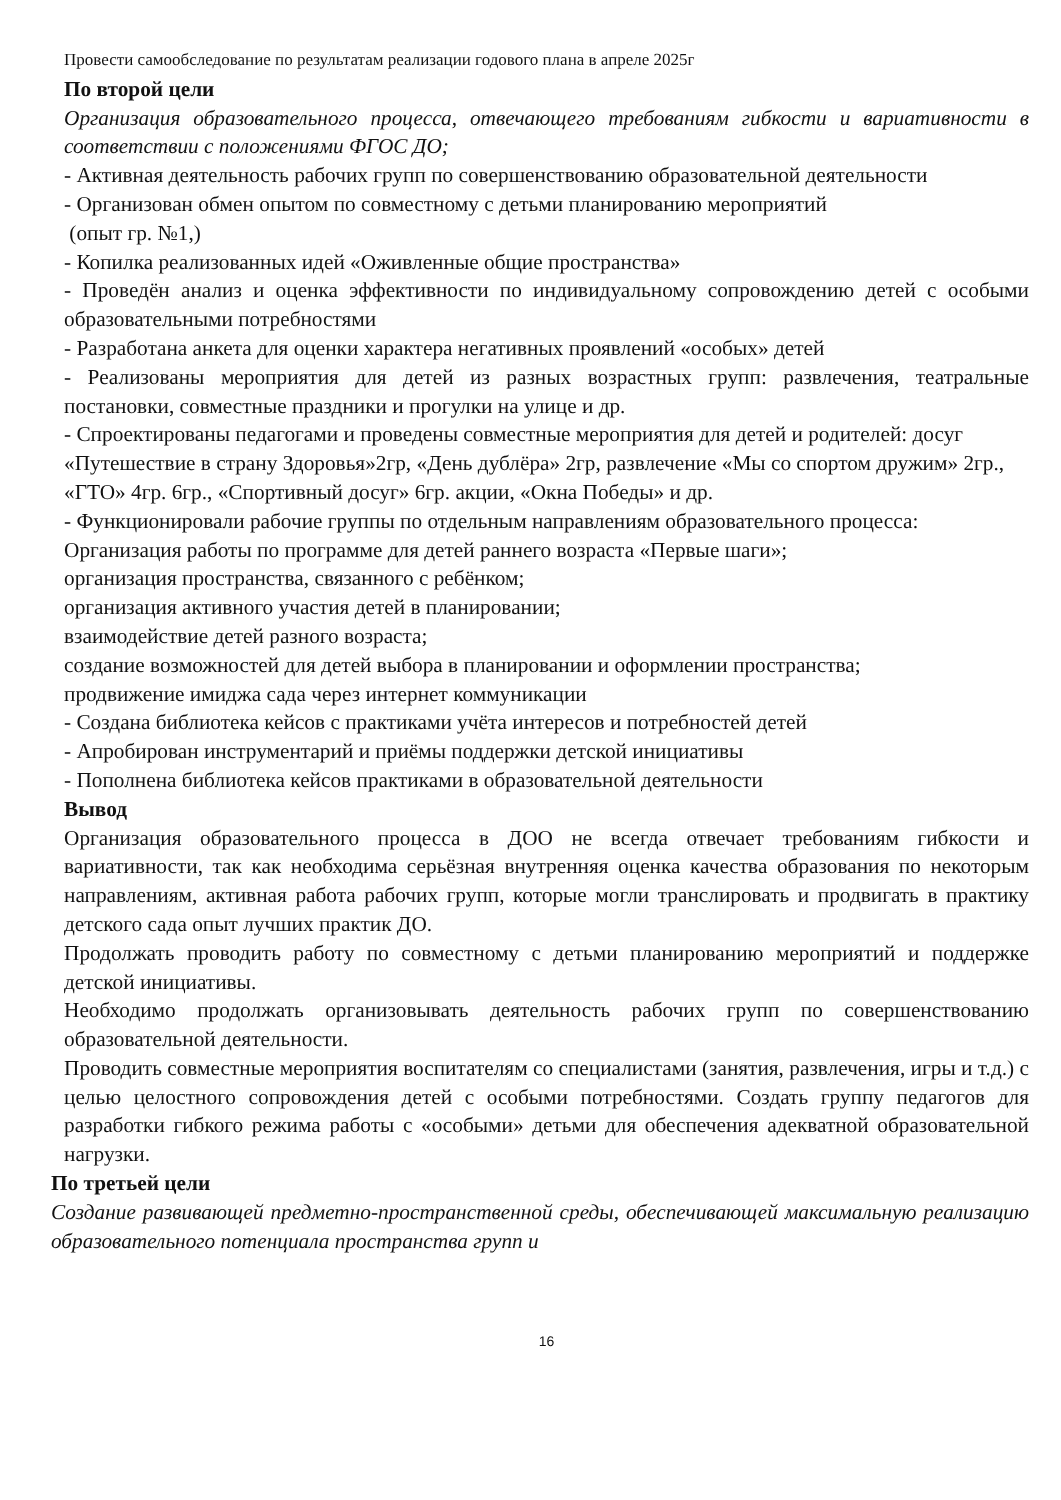Провести самообследование по результатам реализации годового плана в апреле 2025г
По второй цели
Организация образовательного процесса, отвечающего требованиям гибкости и вариативности в соответствии с положениями ФГОС ДО;
- Активная деятельность рабочих групп по совершенствованию образовательной деятельности
- Организован обмен опытом по совместному с детьми планированию мероприятий
(опыт гр. №1,)
- Копилка реализованных идей «Оживленные общие пространства»
- Проведён анализ и оценка эффективности по индивидуальному сопровождению детей с особыми образовательными потребностями
- Разработана анкета для оценки характера негативных проявлений «особых» детей
- Реализованы мероприятия для детей из разных возрастных групп: развлечения, театральные постановки, совместные праздники и прогулки на улице и др.
- Спроектированы педагогами и проведены совместные мероприятия для детей и родителей: досуг «Путешествие в страну Здоровья»2гр, «День дублёра» 2гр, развлечение «Мы со спортом дружим» 2гр., «ГТО» 4гр. 6гр., «Спортивный досуг» 6гр. акции, «Окна Победы» и др.
- Функционировали рабочие группы по отдельным направлениям образовательного процесса:
Организация работы по программе для детей раннего возраста «Первые шаги»;
организация пространства, связанного с ребёнком;
организация активного участия детей в планировании;
взаимодействие детей разного возраста;
создание возможностей для детей выбора в планировании и оформлении пространства;
продвижение имиджа сада через интернет коммуникации
- Создана библиотека кейсов с практиками учёта интересов и потребностей детей
- Апробирован инструментарий и приёмы поддержки детской инициативы
- Пополнена библиотека кейсов практиками в образовательной деятельности
Вывод
Организация образовательного процесса в ДОО не всегда отвечает требованиям гибкости и вариативности, так как необходима серьёзная внутренняя оценка качества образования по некоторым направлениям, активная работа рабочих групп, которые могли транслировать и продвигать в практику детского сада опыт лучших практик ДО.
Продолжать проводить работу по совместному с детьми планированию мероприятий и поддержке детской инициативы.
Необходимо продолжать организовывать деятельность рабочих групп по совершенствованию образовательной деятельности.
Проводить совместные мероприятия воспитателям со специалистами (занятия, развлечения, игры и т.д.) с целью целостного сопровождения детей с особыми потребностями. Создать группу педагогов для разработки гибкого режима работы с «особыми» детьми для обеспечения адекватной образовательной нагрузки.
По третьей цели
Создание развивающей предметно-пространственной среды, обеспечивающей максимальную реализацию образовательного потенциала пространства групп и
16